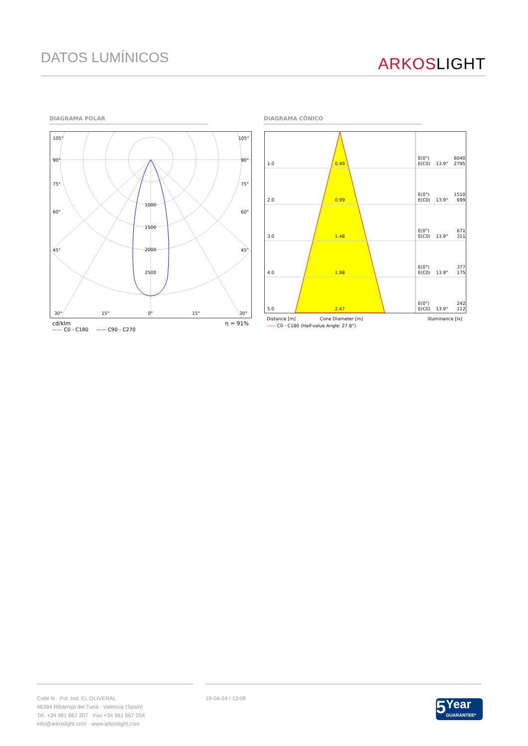DATOS LUMÍNICOS
ARKOSLIGHT
DIAGRAMA POLAR DIAGRAMA CÓNICO
105°
105°
90°
90°
75°
75°
60°
60°
45°
45°
1000
1500
2000
2500
30°
15°
0°
15°
30°
cd/klm η = 91%
—— C0 - C180 —— C90 - C270
1.0
0.49
E(0°)
6040
E(C0)
13.9°
2795
2.0
0.99
E(0°)
1510
E(C0)
13.9°
699
3.0
1.48
E(0°)
671
E(C0)
13.9°
311
4.0
1.98
E(0°)
377
E(C0)
13.9°
175
5.0
2.47
E(0°)
242
E(C0)
13.9°
112
Distance [m] Cone Diameter [m] Illuminance [lx]
—— C0 - C180 (Half-value Angle: 27.8°)
Calle N · Pol. Ind. EL OLIVERAL
46394 Ribarroja del Turia · Valencia (Spain)
Tel. +34 961 667 207 · Fax +34 961 667 054
info@arkoslight.com · www.arkoslight.com
19-04-24 / 13:09
5 Year
GUARANTEE*